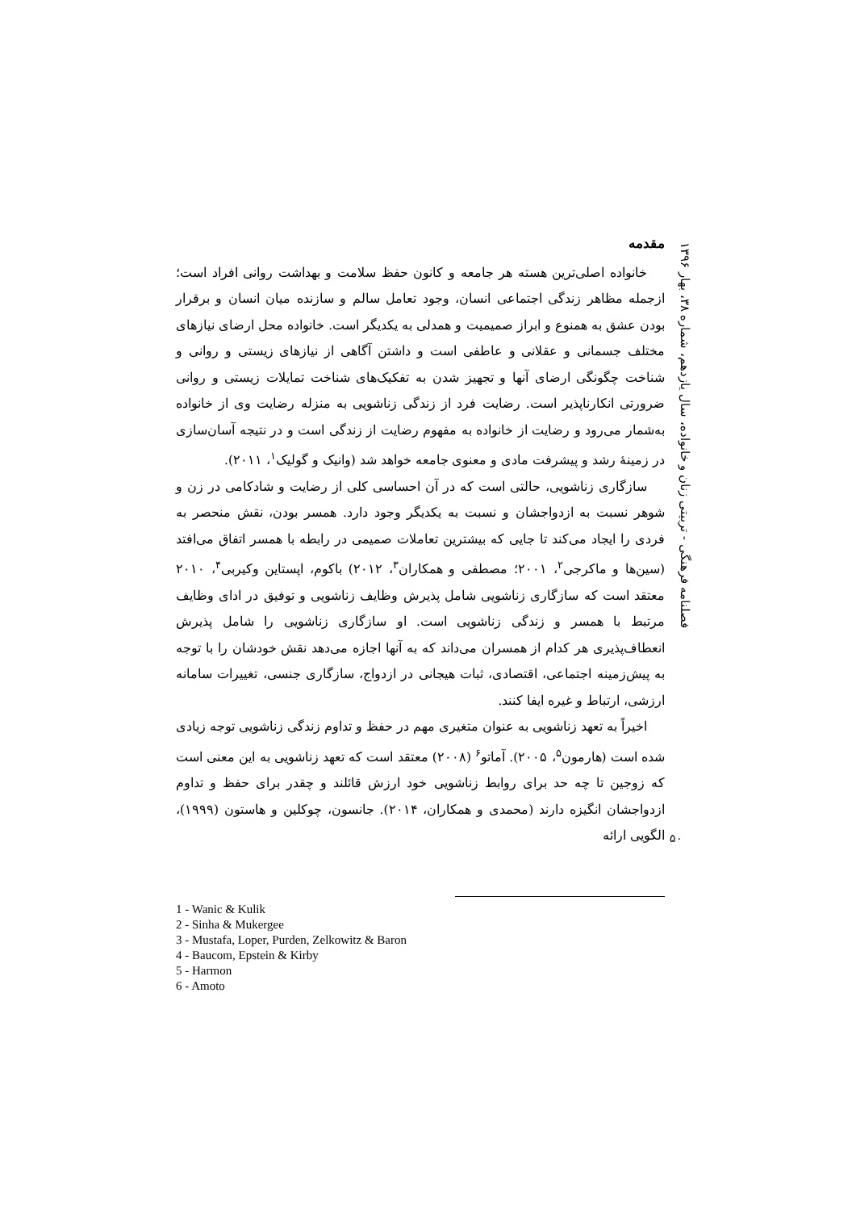فصلنامه فرهنگی - تربیتی زنان و خانواده، سال یازدهم، شماره ۳۸، بهار ۱۳۹۶
مقدمه
خانواده اصلی‌ترین هسته هر جامعه و کانون حفظ سلامت و بهداشت روانی افراد است؛ ازجمله مظاهر زندگی اجتماعی انسان، وجود تعامل سالم و سازنده میان انسان و برقرار بودن عشق به همنوع و ابراز صمیمیت و همدلی به یکدیگر است. خانواده محل ارضای نیازهای مختلف جسمانی و عقلانی و عاطفی است و داشتن آگاهی از نیازهای زیستی و روانی و شناخت چگونگی ارضای آنها و تجهیز شدن به تفکیک‌های شناخت تمایلات زیستی و روانی ضرورتی انکارناپذیر است. رضایت فرد از زندگی زناشویی به منزله رضایت وی از خانواده به‌شمار می‌رود و رضایت از خانواده به مفهوم رضایت از زندگی است و در نتیجه آسان‌سازی در زمینهٔ رشد و پیشرفت مادی و معنوی جامعه خواهد شد (وانیک و گولیک<sup>۱</sup>، ۲۰۱۱).
سازگاری زناشویی، حالتی است که در آن احساسی کلی از رضایت و شادکامی در زن و شوهر نسبت به ازدواجشان و نسبت به یکدیگر وجود دارد. همسر بودن، نقش منحصر به فردی را ایجاد می‌کند تا جایی که بیشترین تعاملات صمیمی در رابطه با همسر اتفاق می‌افتد (سین‌ها و ماکرجی<sup>۲</sup>، ۲۰۰۱؛ مصطفی و همکاران<sup>۳</sup>، ۲۰۱۲) باکوم، اپستاین وکیربی<sup>۴</sup>، ۲۰۱۰ معتقد است که سازگاری زناشویی شامل پذیرش وظایف زناشویی و توفیق در ادای وظایف مرتبط با همسر و زندگی زناشویی است. او سازگاری زناشویی را شامل پذیرش انعطاف‌پذیری هر کدام از همسران می‌داند که به آنها اجازه می‌دهد نقش خودشان را با توجه به پیش‌زمینه اجتماعی، اقتصادی، ثبات هیجانی در ازدواج، سازگاری جنسی، تغییرات سامانه ارزشی، ارتباط و غیره ایفا کنند.
اخیراً به تعهد زناشویی به عنوان متغیری مهم در حفظ و تداوم زندگی زناشویی توجه زیادی شده است (هارمون<sup>۵</sup>، ۲۰۰۵). آماتو<sup>۶</sup> (۲۰۰۸) معتقد است که تعهد زناشویی به این معنی است که زوجین تا چه حد برای روابط زناشویی خود ارزش قائلند و چقدر برای حفظ و تداوم ازدواجشان انگیزه دارند (محمدی و همکاران، ۲۰۱۴). جانسون، چوکلین و هاستون (۱۹۹۹)، الگویی ارائه
1 - Wanic & Kulik
2 - Sinha & Mukergee
3 - Mustafa, Loper, Purden, Zelkowitz & Baron
4 - Baucom, Epstein & Kirby
5 - Harmon
6 - Amoto
۵۰